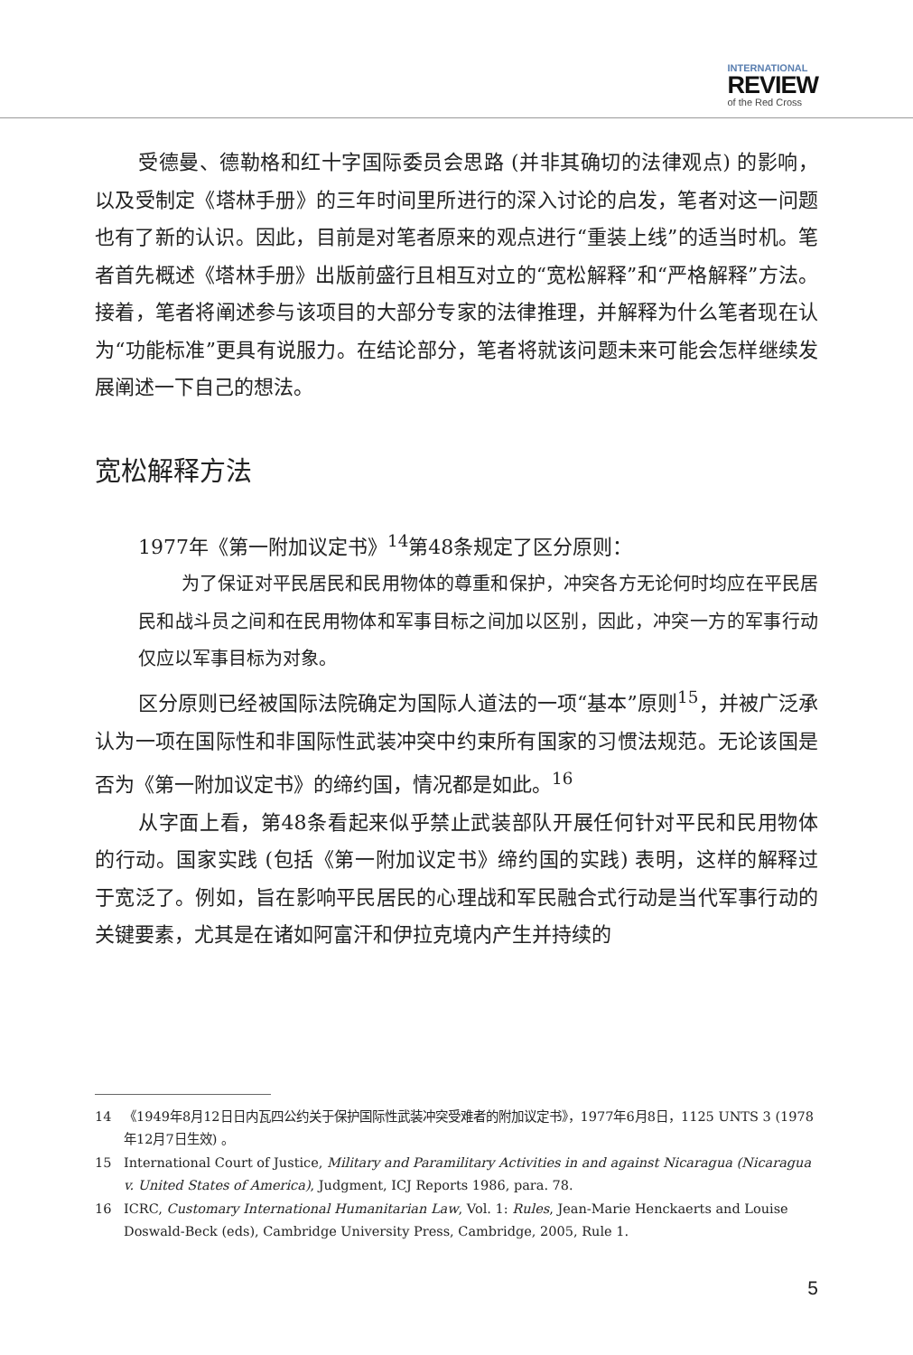INTERNATIONAL
REVIEW
of the Red Cross
受德曼、德勒格和红十字国际委员会思路 (并非其确切的法律观点) 的影响，以及受制定《塔林手册》的三年时间里所进行的深入讨论的启发，笔者对这一问题也有了新的认识。因此，目前是对笔者原来的观点进行“重装上线”的适当时机。笔者首先概述《塔林手册》出版前盛行且相互对立的“宽松解释”和“严格解释”方法。接着，笔者将阐述参与该项目的大部分专家的法律推理，并解释为什么笔者现在认为“功能标准”更具有说服力。在结论部分，笔者将就该问题未来可能会怎样继续发展阐述一下自己的想法。
宽松解释方法
1977年《第一附加议定书》<sup>14</sup>第48条规定了区分原则：
为了保证对平民居民和民用物体的尊重和保护，冲突各方无论何时均应在平民居民和战斗员之间和在民用物体和军事目标之间加以区别，因此，冲突一方的军事行动仅应以军事目标为对象。
区分原则已经被国际法院确定为国际人道法的一项“基本”原则<sup>15</sup>，并被广泛承认为一项在国际性和非国际性武装冲突中约束所有国家的习惯法规范。无论该国是否为《第一附加议定书》的缔约国，情况都是如此。<sup>16</sup>
从字面上看，第48条看起来似乎禁止武装部队开展任何针对平民和民用物体的行动。国家实践 (包括《第一附加议定书》缔约国的实践) 表明，这样的解释过于宽泛了。例如，旨在影响平民居民的心理战和军民融合式行动是当代军事行动的关键要素，尤其是在诸如阿富汗和伊拉克境内产生并持续的
14 《1949年8月12日日内瓦四公约关于保护国际性武装冲突受难者的附加议定书》，1977年6月8日，1125 UNTS 3 (1978年12月7日生效) 。
15 International Court of Justice, Military and Paramilitary Activities in and against Nicaragua (Nicaragua v. United States of America), Judgment, ICJ Reports 1986, para. 78.
16 ICRC, Customary International Humanitarian Law, Vol. 1: Rules, Jean-Marie Henckaerts and Louise Doswald-Beck (eds), Cambridge University Press, Cambridge, 2005, Rule 1.
5